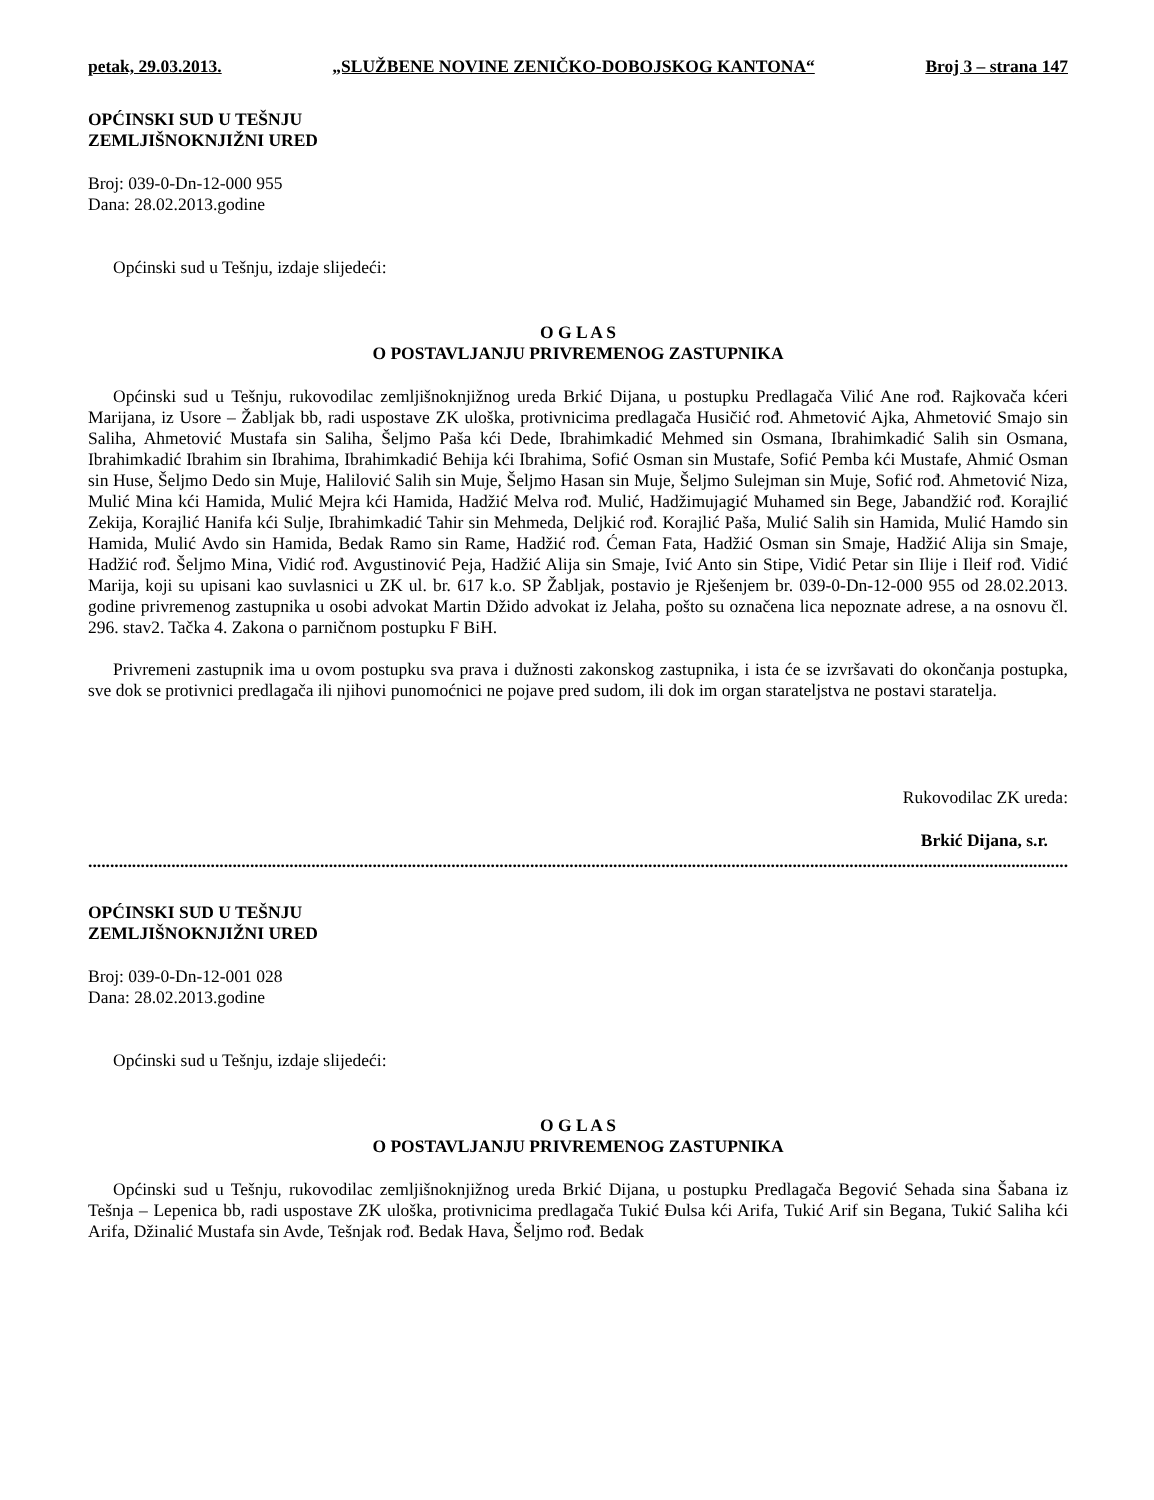petak, 29.03.2013. „SLUŽBENE NOVINE ZENIČKO-DOBOJSKOG KANTONA“Broj 3 – strana 147
OPĆINSKI SUD U TEŠNJU
ZEMLJIŠNOKNJIŽNI URED
Broj: 039-0-Dn-12-000 955
Dana: 28.02.2013.godine
Općinski sud u Tešnju, izdaje slijedeći:
O G L A S
O POSTAVLJANJU PRIVREMENOG ZASTUPNIKA
Općinski sud u Tešnju, rukovodilac zemljišnoknjižnog ureda Brkić Dijana, u postupku Predlagača Vilić Ane rođ. Rajkovača kćeri Marijana, iz Usore – Žabljak bb, radi uspostave ZK uloška, protivnicima predlagača Husičić rođ. Ahmetović Ajka, Ahmetović Smajo sin Saliha, Ahmetović Mustafa sin Saliha, Šeljmo Paša kći Dede, Ibrahimkadić Mehmed sin Osmana, Ibrahimkadić Salih sin Osmana, Ibrahimkadić Ibrahim sin Ibrahima, Ibrahimkadić Behija kći Ibrahima, Sofić Osman sin Mustafe, Sofić Pemba kći Mustafe, Ahmić Osman sin Huse, Šeljmo Dedo sin Muje, Halilović Salih sin Muje, Šeljmo Hasan sin Muje, Šeljmo Sulejman sin Muje, Sofić rođ. Ahmetović Niza, Mulić Mina kći Hamida, Mulić Mejra kći Hamida, Hadžić Melva rođ. Mulić, Hadžimujagić Muhamed sin Bege, Jabandžić rođ. Korajlić Zekija, Korajlić Hanifa kći Sulje, Ibrahimkadić Tahir sin Mehmeda, Deljkić rođ. Korajlić Paša, Mulić Salih sin Hamida, Mulić Hamdo sin Hamida, Mulić Avdo sin Hamida, Bedak Ramo sin Rame, Hadžić rođ. Ćeman Fata, Hadžić Osman sin Smaje, Hadžić Alija sin Smaje, Hadžić rođ. Šeljmo Mina, Vidić rođ. Avgustinović Peja, Hadžić Alija sin Smaje, Ivić Anto sin Stipe, Vidić Petar sin Ilije i Ileif rođ. Vidić Marija, koji su upisani kao suvlasnici u ZK ul. br. 617 k.o. SP Žabljak, postavio je Rješenjem br. 039-0-Dn-12-000 955 od 28.02.2013. godine privremenog zastupnika u osobi advokat Martin Džido advokat iz Jelaha, pošto su označena lica nepoznate adrese, a na osnovu čl. 296. stav2. Tačka 4. Zakona o parničnom postupku F BiH.
Privremeni zastupnik ima u ovom postupku sva prava i dužnosti zakonskog zastupnika, i ista će se izvršavati do okončanja postupka, sve dok se protivnici predlagača ili njihovi punomoćnici ne pojave pred sudom, ili dok im organ starateljstva ne postavi staratelja.
Rukovodilac ZK ureda:
Brkić Dijana, s.r.
..................................................................................................................................................................................................................................
OPĆINSKI SUD U TEŠNJU
ZEMLJIŠNOKNJIŽNI URED
Broj: 039-0-Dn-12-001 028
Dana: 28.02.2013.godine
Općinski sud u Tešnju, izdaje slijedeći:
O G L A S
O POSTAVLJANJU PRIVREMENOG ZASTUPNIKA
Općinski sud u Tešnju, rukovodilac zemljišnoknjižnog ureda Brkić Dijana, u postupku Predlagača Begović Sehada sina Šabana iz Tešnja – Lepenica bb, radi uspostave ZK uloška, protivnicima predlagača Tukić Đulsa kći Arifa, Tukić Arif sin Begana, Tukić Saliha kći Arifa, Džinalić Mustafa sin Avde, Tešnjak rođ. Bedak Hava, Šeljmo rođ. Bedak